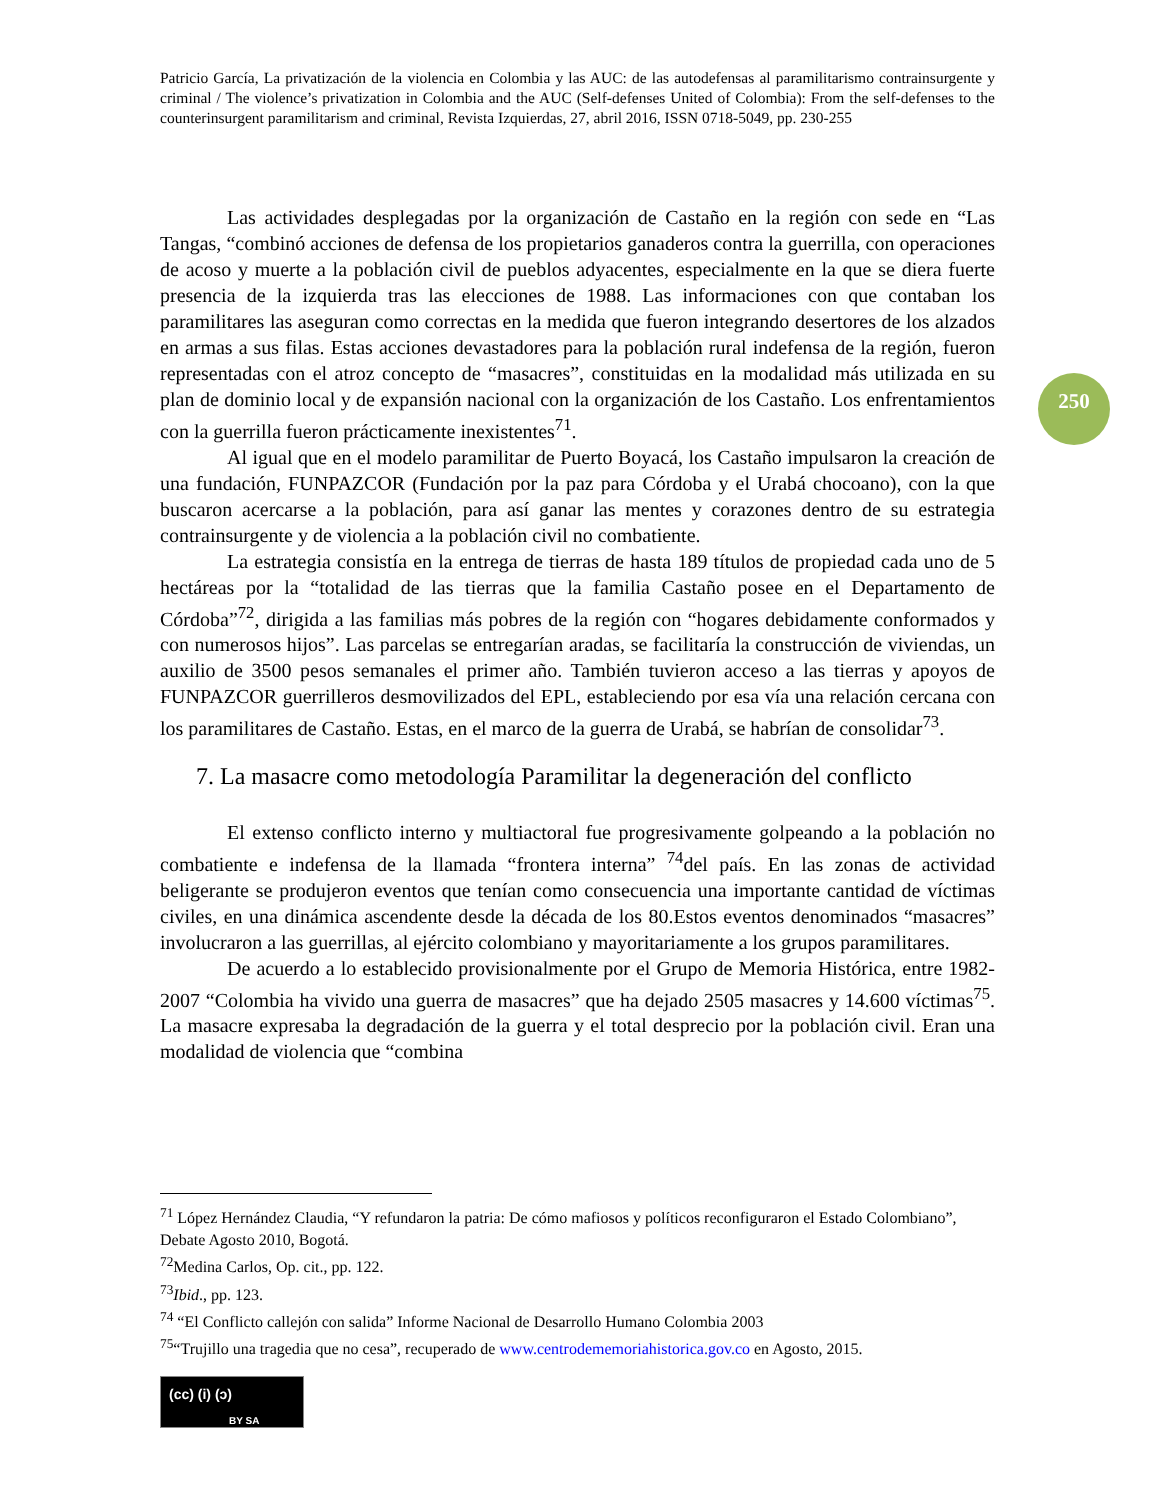Patricio García, La privatización de la violencia en Colombia y las AUC: de las autodefensas al paramilitarismo contrainsurgente y criminal / The violence’s privatization in Colombia and the AUC (Self-defenses United of Colombia): From the self-defenses to the counterinsurgent paramilitarism and criminal, Revista Izquierdas, 27, abril 2016, ISSN 0718-5049, pp. 230-255
250
Las actividades desplegadas por la organización de Castaño en la región con sede en “Las Tangas, “combinó acciones de defensa de los propietarios ganaderos contra la guerrilla, con operaciones de acoso y muerte a la población civil de pueblos adyacentes, especialmente en la que se diera fuerte presencia de la izquierda tras las elecciones de 1988. Las informaciones con que contaban los paramilitares las aseguran como correctas en la medida que fueron integrando desertores de los alzados en armas a sus filas. Estas acciones devastadores para la población rural indefensa de la región, fueron representadas con el atroz concepto de “masacres”, constituidas en la modalidad más utilizada en su plan de dominio local y de expansión nacional con la organización de los Castaño. Los enfrentamientos con la guerrilla fueron prácticamente inexistentes<sup>71</sup>.
Al igual que en el modelo paramilitar de Puerto Boyacá, los Castaño impulsaron la creación de una fundación, FUNPAZCOR (Fundación por la paz para Córdoba y el Urabá chocoano), con la que buscaron acercarse a la población, para así ganar las mentes y corazones dentro de su estrategia contrainsurgente y de violencia a la población civil no combatiente.
La estrategia consistía en la entrega de tierras de hasta 189 títulos de propiedad cada uno de 5 hectáreas por la “totalidad de las tierras que la familia Castaño posee en el Departamento de Córdoba”<sup>72</sup>, dirigida a las familias más pobres de la región con “hogares debidamente conformados y con numerosos hijos”. Las parcelas se entregarían aradas, se facilitaría la construcción de viviendas, un auxilio de 3500 pesos semanales el primer año. También tuvieron acceso a las tierras y apoyos de FUNPAZCOR guerrilleros desmovilizados del EPL, estableciendo por esa vía una relación cercana con los paramilitares de Castaño. Estas, en el marco de la guerra de Urabá, se habrían de consolidar<sup>73</sup>.
7. La masacre como metodología Paramilitar la degeneración del conflicto
El extenso conflicto interno y multiactoral fue progresivamente golpeando a la población no combatiente e indefensa de la llamada “frontera interna” <sup>74</sup>del país. En las zonas de actividad beligerante se produjeron eventos que tenían como consecuencia una importante cantidad de víctimas civiles, en una dinámica ascendente desde la década de los 80.Estos eventos denominados “masacres” involucraron a las guerrillas, al ejército colombiano y mayoritariamente a los grupos paramilitares.
De acuerdo a lo establecido provisionalmente por el Grupo de Memoria Histórica, entre 1982-2007 “Colombia ha vivido una guerra de masacres” que ha dejado 2505 masacres y 14.600 víctimas<sup>75</sup>. La masacre expresaba la degradación de la guerra y el total desprecio por la población civil. Eran una modalidad de violencia que “combina
<sup>71</sup> López Hernández Claudia, “Y refundaron la patria: De cómo mafiosos y políticos reconfiguraron el Estado Colombiano”, Debate Agosto 2010, Bogotá.
<sup>72</sup> Medina Carlos, Op. cit., pp. 122.
<sup>73</sup> Ibid., pp. 123.
<sup>74</sup> “El Conflicto callejón con salida” Informe Nacional de Desarrollo Humano Colombia 2003
<sup>75</sup> “Trujillo una tragedia que no cesa”, recuperado de www.centrodememoriahistorica.gov.co en Agosto, 2015.
(cc) (i) (ↄ)
BY SA